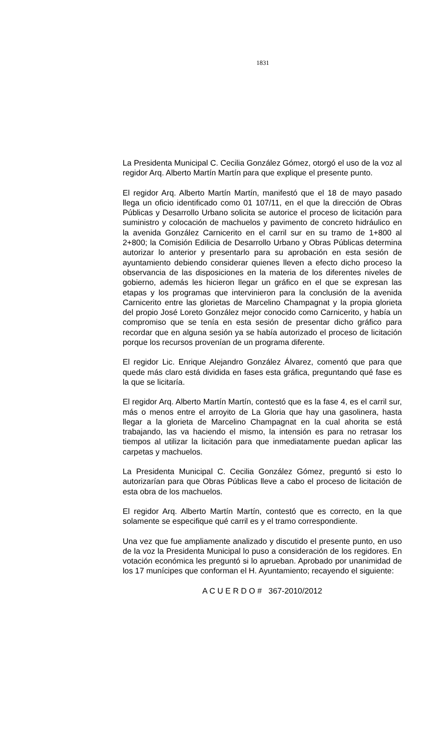1831
La Presidenta Municipal C. Cecilia González Gómez, otorgó el uso de la voz al regidor Arq. Alberto Martín Martín para que explique el presente punto.
El regidor Arq. Alberto Martín Martín, manifestó que el 18 de mayo pasado llega un oficio identificado como 01 107/11, en el que la dirección de Obras Públicas y Desarrollo Urbano solicita se autorice el proceso de licitación para suministro y colocación de machuelos y pavimento de concreto hidráulico en la avenida González Carnicerito en el carril sur en su tramo de 1+800 al 2+800; la Comisión Edilicia de Desarrollo Urbano y Obras Públicas determina autorizar lo anterior y presentarlo para su aprobación en esta sesión de ayuntamiento debiendo considerar quienes lleven a efecto dicho proceso la observancia de las disposiciones en la materia de los diferentes niveles de gobierno, además les hicieron llegar un gráfico en el que se expresan las etapas y los programas que intervinieron para la conclusión de la avenida Carnicerito entre las glorietas de Marcelino Champagnat y la propia glorieta del propio José Loreto González mejor conocido como Carnicerito, y había un compromiso que se tenía en esta sesión de presentar dicho gráfico para recordar que en alguna sesión ya se había autorizado el proceso de licitación porque los recursos provenían de un programa diferente.
El regidor Lic. Enrique Alejandro González Álvarez, comentó que para que quede más claro está dividida en fases esta gráfica, preguntando qué fase es la que se licitaría.
El regidor Arq. Alberto Martín Martín, contestó que es la fase 4, es el carril sur, más o menos entre el arroyito de La Gloria que hay una gasolinera, hasta llegar a la glorieta de Marcelino Champagnat en la cual ahorita se está trabajando, las va haciendo el mismo, la intensión es para no retrasar los tiempos al utilizar la licitación para que inmediatamente puedan aplicar las carpetas y machuelos.
La Presidenta Municipal C. Cecilia González Gómez, preguntó si esto lo autorizarían para que Obras Públicas lleve a cabo el proceso de licitación de esta obra de los machuelos.
El regidor Arq. Alberto Martín Martín, contestó que es correcto, en la que solamente se especifique qué carril es y el tramo correspondiente.
Una vez que fue ampliamente analizado y discutido el presente punto, en uso de la voz la Presidenta Municipal lo puso a consideración de los regidores. En votación económica les preguntó si lo aprueban. Aprobado por unanimidad de los 17 munícipes que conforman el H. Ayuntamiento; recayendo el siguiente:
A C U E R D O # 367-2010/2012